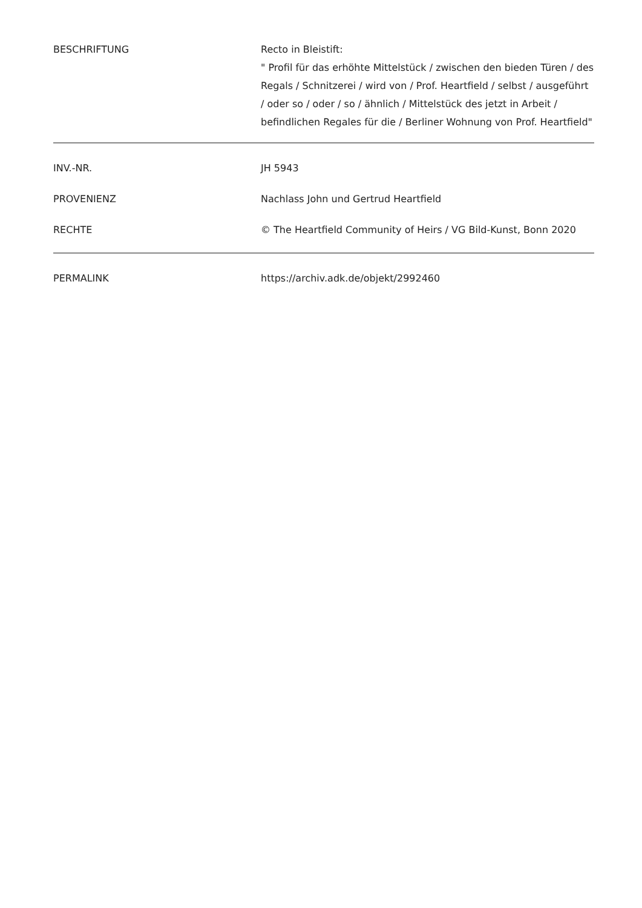| BESCHRIFTUNG | Recto in Bleistift: " Profil für das erhöhte Mittelstück / zwischen den bieden Türen / des Regals / Schnitzerei / wird von / Prof. Heartfield / selbst / ausgeführt / oder so / oder / so / ähnlich / Mittelstück des jetzt in Arbeit / befindlichen Regales für die / Berliner Wohnung von Prof. Heartfield" |
| INV.-NR. | JH 5943 |
| PROVENIENZ | Nachlass John und Gertrud Heartfield |
| RECHTE | © The Heartfield Community of Heirs / VG Bild-Kunst, Bonn 2020 |
| PERMALINK | https://archiv.adk.de/objekt/2992460 |